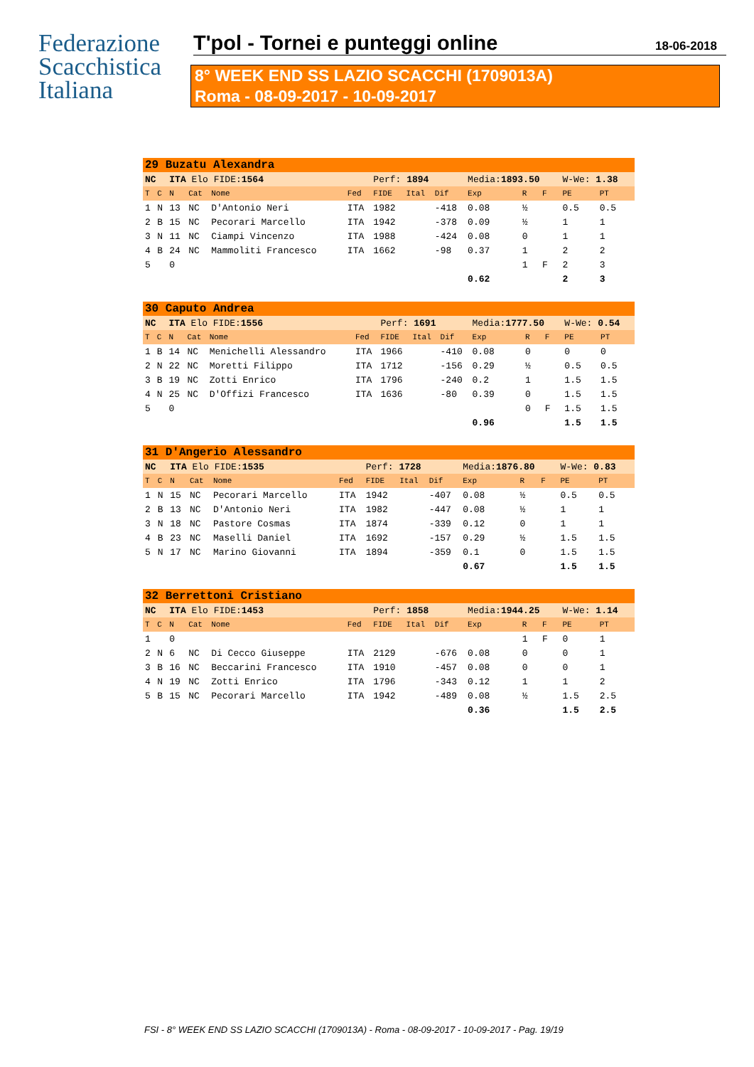Federazione
Scacchistica
Italiana
T'pol - Tornei e punteggi online 18-06-2018
8° WEEK END SS LAZIO SCACCHI (1709013A)
Roma - 08-09-2017 - 10-09-2017
| 29 Buzatu Alexandra | | | | | | | | | | | | | |
| NC | | ITA Elo FIDE: 1564 | | | | Perf: 1894 | | | Media: 1893.50 | | | W-We: 1.38 | |
| T | C | N | Cat | Nome | Fed | FIDE | Ital | Dif | Exp | R | F | PE | PT |
| 1 | N | 13 | NC | D'Antonio Neri | ITA | 1982 | | -418 | 0.08 | ½ | | 0.5 | 0.5 |
| 2 | B | 15 | NC | Pecorari Marcello | ITA | 1942 | | -378 | 0.09 | ½ | | 1 | 1 |
| 3 | N | 11 | NC | Ciampi Vincenzo | ITA | 1988 | | -424 | 0.08 | 0 | | 1 | 1 |
| 4 | B | 24 | NC | Mammoliti Francesco | ITA | 1662 | | -98 | 0.37 | 1 | | 2 | 2 |
| 5 | | 0 | | | | | | | | 1 | F | 2 | 3 |
| | | | | | | | | | 0.62 | | | 2 | 3 |
| 30 Caputo Andrea | | | | | | | | | | | | | |
| NC | | ITA Elo FIDE: 1556 | | | | Perf: 1691 | | | Media: 1777.50 | | | W-We: 0.54 | |
| T | C | N | Cat | Nome | Fed | FIDE | Ital | Dif | Exp | R | F | PE | PT |
| 1 | B | 14 | NC | Menichelli Alessandro | ITA | 1966 | | -410 | 0.08 | 0 | | 0 | 0 |
| 2 | N | 22 | NC | Moretti Filippo | ITA | 1712 | | -156 | 0.29 | ½ | | 0.5 | 0.5 |
| 3 | B | 19 | NC | Zotti Enrico | ITA | 1796 | | -240 | 0.2 | 1 | | 1.5 | 1.5 |
| 4 | N | 25 | NC | D'Offizi Francesco | ITA | 1636 | | -80 | 0.39 | 0 | | 1.5 | 1.5 |
| 5 | | 0 | | | | | | | | 0 | F | 1.5 | 1.5 |
| | | | | | | | | | 0.96 | | | 1.5 | 1.5 |
| 31 D'Angerio Alessandro | | | | | | | | | | | | | |
| NC | | ITA Elo FIDE: 1535 | | | | Perf: 1728 | | | Media: 1876.80 | | | W-We: 0.83 | |
| T | C | N | Cat | Nome | Fed | FIDE | Ital | Dif | Exp | R | F | PE | PT |
| 1 | N | 15 | NC | Pecorari Marcello | ITA | 1942 | | -407 | 0.08 | ½ | | 0.5 | 0.5 |
| 2 | B | 13 | NC | D'Antonio Neri | ITA | 1982 | | -447 | 0.08 | ½ | | 1 | 1 |
| 3 | N | 18 | NC | Pastore Cosmas | ITA | 1874 | | -339 | 0.12 | 0 | | 1 | 1 |
| 4 | B | 23 | NC | Maselli Daniel | ITA | 1692 | | -157 | 0.29 | ½ | | 1.5 | 1.5 |
| 5 | N | 17 | NC | Marino Giovanni | ITA | 1894 | | -359 | 0.1 | 0 | | 1.5 | 1.5 |
| | | | | | | | | | 0.67 | | | 1.5 | 1.5 |
| 32 Berrettoni Cristiano | | | | | | | | | | | | | |
| NC | | ITA Elo FIDE: 1453 | | | | Perf: 1858 | | | Media: 1944.25 | | | W-We: 1.14 | |
| T | C | N | Cat | Nome | Fed | FIDE | Ital | Dif | Exp | R | F | PE | PT |
| 1 | | 0 | | | | | | | | 1 | F | 0 | 1 |
| 2 | N | 6 | NC | Di Cecco Giuseppe | ITA | 2129 | | -676 | 0.08 | 0 | | 0 | 1 |
| 3 | B | 16 | NC | Beccarini Francesco | ITA | 1910 | | -457 | 0.08 | 0 | | 0 | 1 |
| 4 | N | 19 | NC | Zotti Enrico | ITA | 1796 | | -343 | 0.12 | 1 | | 1 | 2 |
| 5 | B | 15 | NC | Pecorari Marcello | ITA | 1942 | | -489 | 0.08 | ½ | | 1.5 | 2.5 |
| | | | | | | | | | 0.36 | | | 1.5 | 2.5 |
FSI - 8° WEEK END SS LAZIO SCACCHI (1709013A) - Roma - 08-09-2017 - 10-09-2017 - Pag. 19/19